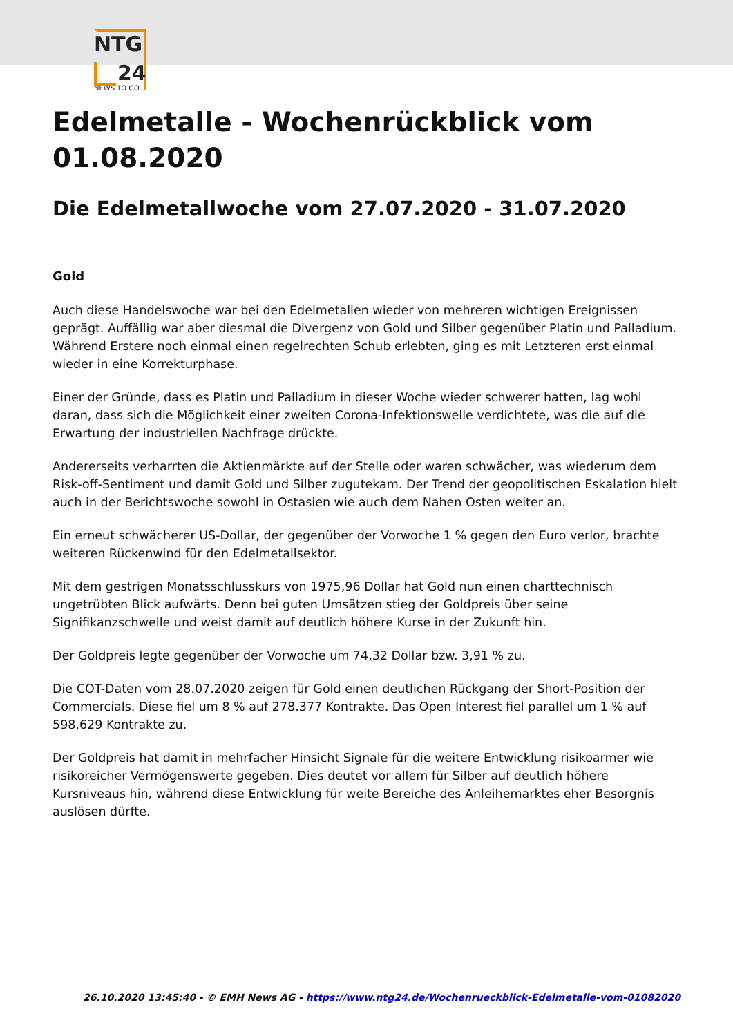NTG
24
NEWS TO GO
Edelmetalle - Wochenrückblick vom 01.08.2020
Die Edelmetallwoche vom 27.07.2020 - 31.07.2020
Gold
Auch diese Handelswoche war bei den Edelmetallen wieder von mehreren wichtigen Ereignissen geprägt. Auffällig war aber diesmal die Divergenz von Gold und Silber gegenüber Platin und Palladium. Während Erstere noch einmal einen regelrechten Schub erlebten, ging es mit Letzteren erst einmal wieder in eine Korrekturphase.
Einer der Gründe, dass es Platin und Palladium in dieser Woche wieder schwerer hatten, lag wohl daran, dass sich die Möglichkeit einer zweiten Corona-Infektionswelle verdichtete, was die auf die Erwartung der industriellen Nachfrage drückte.
Andererseits verharrten die Aktienmärkte auf der Stelle oder waren schwächer, was wiederum dem Risk-off-Sentiment und damit Gold und Silber zugutekam. Der Trend der geopolitischen Eskalation hielt auch in der Berichtswoche sowohl in Ostasien wie auch dem Nahen Osten weiter an.
Ein erneut schwächerer US-Dollar, der gegenüber der Vorwoche 1 % gegen den Euro verlor, brachte weiteren Rückenwind für den Edelmetallsektor.
Mit dem gestrigen Monatsschlusskurs von 1975,96 Dollar hat Gold nun einen charttechnisch ungetrübten Blick aufwärts. Denn bei guten Umsätzen stieg der Goldpreis über seine Signifikanzschwelle und weist damit auf deutlich höhere Kurse in der Zukunft hin.
Der Goldpreis legte gegenüber der Vorwoche um 74,32 Dollar bzw. 3,91 % zu.
Die COT-Daten vom 28.07.2020 zeigen für Gold einen deutlichen Rückgang der Short-Position der Commercials. Diese fiel um 8 % auf 278.377 Kontrakte. Das Open Interest fiel parallel um 1 % auf 598.629 Kontrakte zu.
Der Goldpreis hat damit in mehrfacher Hinsicht Signale für die weitere Entwicklung risikoarmer wie risikoreicher Vermögenswerte gegeben. Dies deutet vor allem für Silber auf deutlich höhere Kursniveaus hin, während diese Entwicklung für weite Bereiche des Anleihemarktes eher Besorgnis auslösen dürfte.
26.10.2020 13:45:40 - © EMH News AG - https://www.ntg24.de/Wochenrueckblick-Edelmetalle-vom-01082020